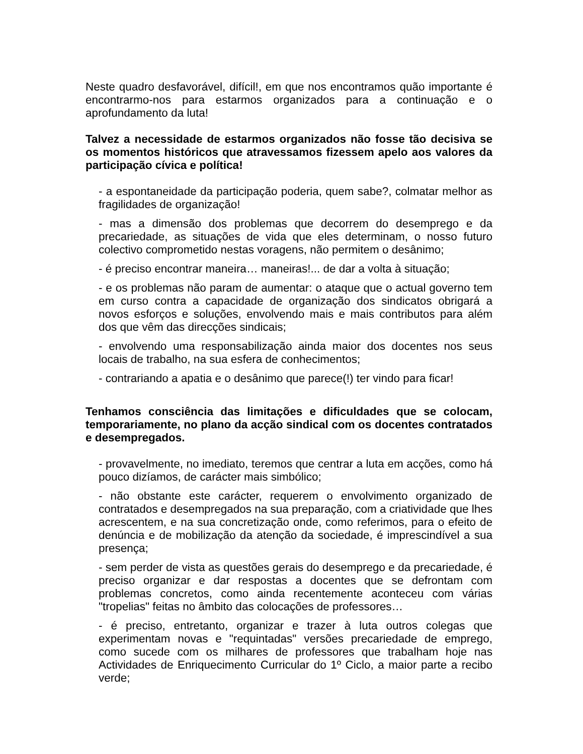Neste quadro desfavorável, difícil!, em que nos encontramos quão importante é encontrarmo-nos para estarmos organizados para a continuação e o aprofundamento da luta!
Talvez a necessidade de estarmos organizados não fosse tão decisiva se os momentos históricos que atravessamos fizessem apelo aos valores da participação cívica e política!
- a espontaneidade da participação poderia, quem sabe?, colmatar melhor as fragilidades de organização!
- mas a dimensão dos problemas que decorrem do desemprego e da precariedade, as situações de vida que eles determinam, o nosso futuro colectivo comprometido nestas voragens, não permitem o desânimo;
- é preciso encontrar maneira… maneiras!... de dar a volta à situação;
- e os problemas não param de aumentar: o ataque que o actual governo tem em curso contra a capacidade de organização dos sindicatos obrigará a novos esforços e soluções, envolvendo mais e mais contributos para além dos que vêm das direcções sindicais;
- envolvendo uma responsabilização ainda maior dos docentes nos seus locais de trabalho, na sua esfera de conhecimentos;
- contrariando a apatia e o desânimo que parece(!) ter vindo para ficar!
Tenhamos consciência das limitações e dificuldades que se colocam, temporariamente, no plano da acção sindical com os docentes contratados e desempregados.
- provavelmente, no imediato, teremos que centrar a luta em acções, como há pouco dizíamos, de carácter mais simbólico;
- não obstante este carácter, requerem o envolvimento organizado de contratados e desempregados na sua preparação, com a criatividade que lhes acrescentem, e na sua concretização onde, como referimos, para o efeito de denúncia e de mobilização da atenção da sociedade, é imprescindível a sua presença;
- sem perder de vista as questões gerais do desemprego e da precariedade, é preciso organizar e dar respostas a docentes que se defrontam com problemas concretos, como ainda recentemente aconteceu com várias "tropelias" feitas no âmbito das colocações de professores…
- é preciso, entretanto, organizar e trazer à luta outros colegas que experimentam novas e "requintadas" versões precariedade de emprego, como sucede com os milhares de professores que trabalham hoje nas Actividades de Enriquecimento Curricular do 1º Ciclo, a maior parte a recibo verde;